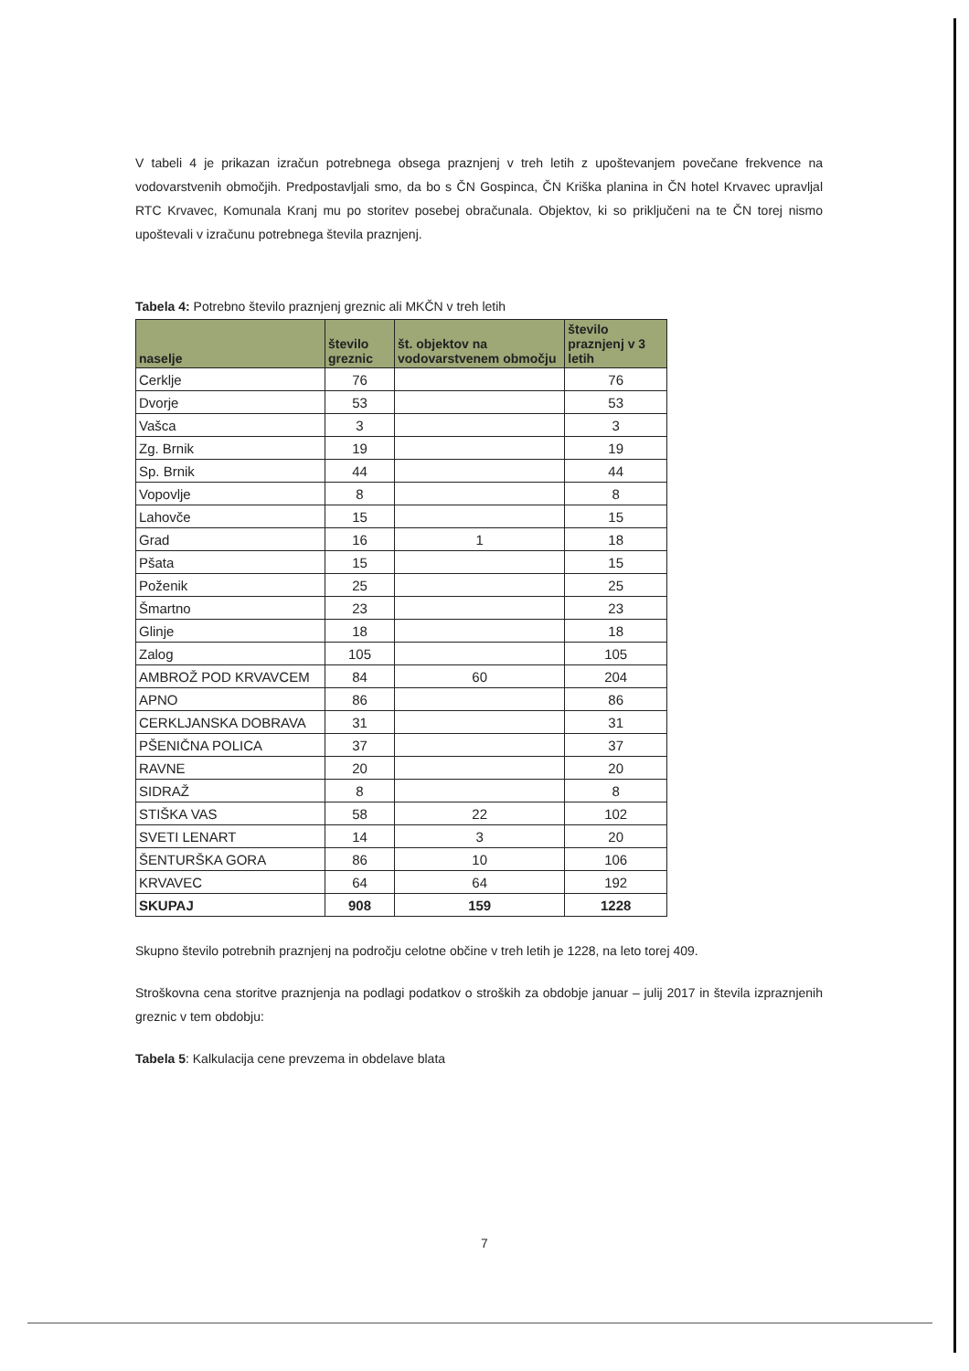V tabeli 4 je prikazan izračun potrebnega obsega praznjenj v treh letih z upoštevanjem povečane frekvence na vodovarstvenih območjih. Predpostavljali smo, da bo s ČN Gospinca, ČN Kriška planina in ČN hotel Krvavec upravljal RTC Krvavec, Komunala Kranj mu po storitev posebej obračunala. Objektov, ki so priključeni na te ČN torej nismo upoštevali v izračunu potrebnega števila praznjenj.
Tabela 4: Potrebno število praznjenj greznic ali MKČN v treh letih
| naselje | število greznic | št. objektov na vodovarstvenem območju | število praznjenj v 3 letih |
| --- | --- | --- | --- |
| Cerklje | 76 | | 76 |
| Dvorje | 53 | | 53 |
| Vašca | 3 | | 3 |
| Zg. Brnik | 19 | | 19 |
| Sp. Brnik | 44 | | 44 |
| Vopovlje | 8 | | 8 |
| Lahovče | 15 | | 15 |
| Grad | 16 | 1 | 18 |
| Pšata | 15 | | 15 |
| Poženik | 25 | | 25 |
| Šmartno | 23 | | 23 |
| Glinje | 18 | | 18 |
| Zalog | 105 | | 105 |
| AMBROŽ POD KRVAVCEM | 84 | 60 | 204 |
| APNO | 86 | | 86 |
| CERKLJANSKA DOBRAVA | 31 | | 31 |
| PŠENIČNA POLICA | 37 | | 37 |
| RAVNE | 20 | | 20 |
| SIDRAŽ | 8 | | 8 |
| STIŠKA VAS | 58 | 22 | 102 |
| SVETI LENART | 14 | 3 | 20 |
| ŠENTURŠKA GORA | 86 | 10 | 106 |
| KRVAVEC | 64 | 64 | 192 |
| SKUPAJ | 908 | 159 | 1228 |
Skupno število potrebnih praznjenj na področju celotne občine v treh letih je 1228, na leto torej 409.
Stroškovna cena storitve praznjenja na podlagi podatkov o stroških za obdobje januar – julij 2017 in števila izpraznjenih greznic v tem obdobju:
Tabela 5: Kalkulacija cene prevzema in obdelave blata
7